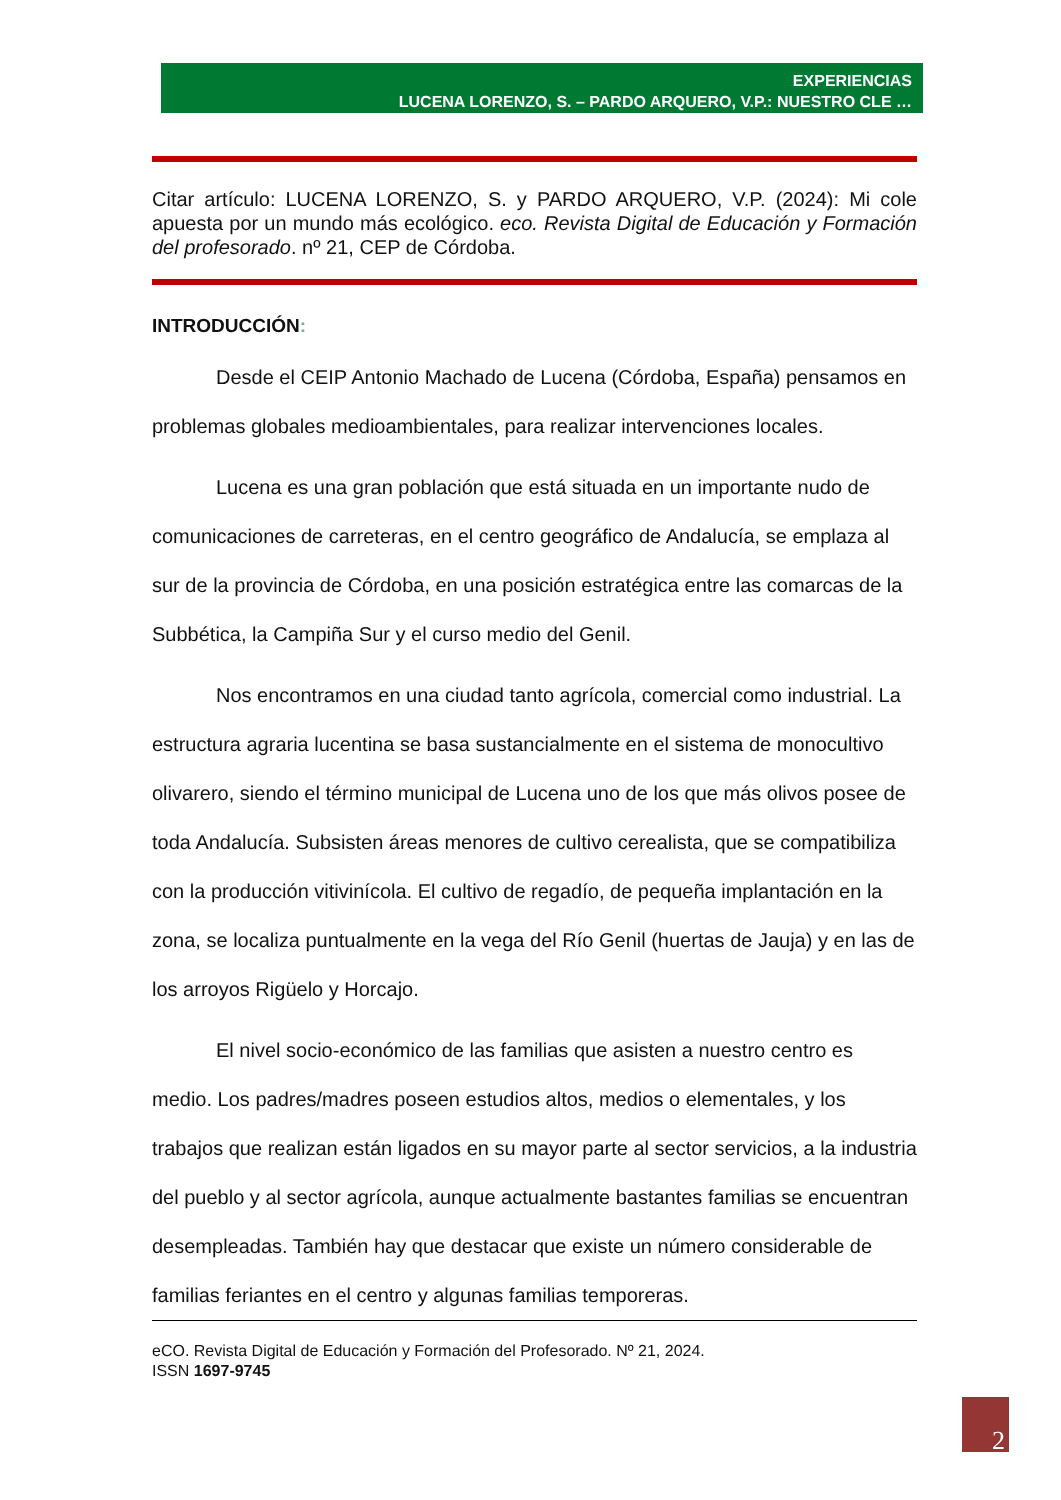EXPERIENCIAS
LUCENA LORENZO, S. – PARDO ARQUERO, V.P.: NUESTRO CLE …
Citar artículo: LUCENA LORENZO, S. y PARDO ARQUERO, V.P. (2024): Mi cole apuesta por un mundo más ecológico. eco. Revista Digital de Educación y Formación del profesorado. nº 21, CEP de Córdoba.
INTRODUCCIÓN:
Desde el CEIP Antonio Machado de Lucena (Córdoba, España) pensamos en problemas globales medioambientales, para realizar intervenciones locales.
Lucena es una gran población que está situada en un importante nudo de comunicaciones de carreteras, en el centro geográfico de Andalucía, se emplaza al sur de la provincia de Córdoba, en una posición estratégica entre las comarcas de la Subbética, la Campiña Sur y el curso medio del Genil.
Nos encontramos en una ciudad tanto agrícola, comercial como industrial. La estructura agraria lucentina se basa sustancialmente en el sistema de monocultivo olivarero, siendo el término municipal de Lucena uno de los que más olivos posee de toda Andalucía. Subsisten áreas menores de cultivo cerealista, que se compatibiliza con la producción vitivinícola. El cultivo de regadío, de pequeña implantación en la zona, se localiza puntualmente en la vega del Río Genil (huertas de Jauja) y en las de los arroyos Rigüelo y Horcajo.
El nivel socio-económico de las familias que asisten a nuestro centro es medio. Los padres/madres poseen estudios altos, medios o elementales, y los trabajos que realizan están ligados en su mayor parte al sector servicios, a la industria del pueblo y al sector agrícola, aunque actualmente bastantes familias se encuentran desempleadas. También hay que destacar que existe un número considerable de familias feriantes en el centro y algunas familias temporeras.
eCO. Revista Digital de Educación y Formación del Profesorado. Nº 21, 2024.
ISSN 1697-9745
2